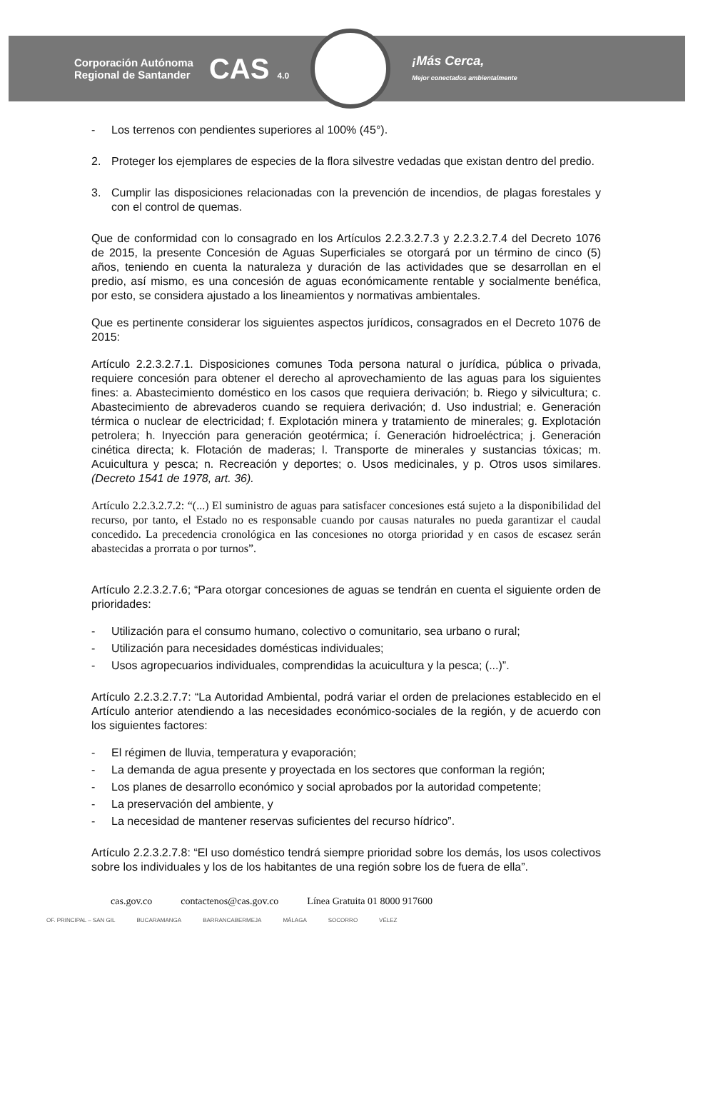Corporación Autónoma
Regional de Santander
CAS 4.0
¡Más Cerca,
Mejor conectados ambientalmente
- Los terrenos con pendientes superiores al 100% (45°).
2. Proteger los ejemplares de especies de la flora silvestre vedadas que existan dentro del predio.
3. Cumplir las disposiciones relacionadas con la prevención de incendios, de plagas forestales y con el control de quemas.
Que de conformidad con lo consagrado en los Artículos 2.2.3.2.7.3 y 2.2.3.2.7.4 del Decreto 1076 de 2015, la presente Concesión de Aguas Superficiales se otorgará por un término de cinco (5) años, teniendo en cuenta la naturaleza y duración de las actividades que se desarrollan en el predio, así mismo, es una concesión de aguas económicamente rentable y socialmente benéfica, por esto, se considera ajustado a los lineamientos y normativas ambientales.
Que es pertinente considerar los siguientes aspectos jurídicos, consagrados en el Decreto 1076 de 2015:
Artículo 2.2.3.2.7.1. Disposiciones comunes Toda persona natural o jurídica, pública o privada, requiere concesión para obtener el derecho al aprovechamiento de las aguas para los siguientes fines: a. Abastecimiento doméstico en los casos que requiera derivación; b. Riego y silvicultura; c. Abastecimiento de abrevaderos cuando se requiera derivación; d. Uso industrial; e. Generación térmica o nuclear de electricidad; f. Explotación minera y tratamiento de minerales; g. Explotación petrolera; h. Inyección para generación geotérmica; í. Generación hidroeléctrica; j. Generación cinética directa; k. Flotación de maderas; l. Transporte de minerales y sustancias tóxicas; m. Acuicultura y pesca; n. Recreación y deportes; o. Usos medicinales, y p. Otros usos similares.(Decreto 1541 de 1978, art. 36).
Artículo 2.2.3.2.7.2: “(...) El suministro de aguas para satisfacer concesiones está sujeto a la disponibilidad del recurso, por tanto, el Estado no es responsable cuando por causas naturales no pueda garantizar el caudal concedido. La precedencia cronológica en las concesiones no otorga prioridad y en casos de escasez serán abastecidas a prorrata o por turnos”.
Artículo 2.2.3.2.7.6; “Para otorgar concesiones de aguas se tendrán en cuenta el siguiente orden de prioridades:
- Utilización para el consumo humano, colectivo o comunitario, sea urbano o rural;
- Utilización para necesidades domésticas individuales;
- Usos agropecuarios individuales, comprendidas la acuicultura y la pesca; (...)”.
Artículo 2.2.3.2.7.7: “La Autoridad Ambiental, podrá variar el orden de prelaciones establecido en el Artículo anterior atendiendo a las necesidades económico-sociales de la región, y de acuerdo con los siguientes factores:
- El régimen de lluvia, temperatura y evaporación;
- La demanda de agua presente y proyectada en los sectores que conforman la región;
- Los planes de desarrollo económico y social aprobados por la autoridad competente;
- La preservación del ambiente, y
- La necesidad de mantener reservas suficientes del recurso hídrico”.
Artículo 2.2.3.2.7.8: “El uso doméstico tendrá siempre prioridad sobre los demás, los usos colectivos sobre los individuales y los de los habitantes de una región sobre los de fuera de ella”.
cas.gov.co contactenos@cas.gov.co Línea Gratuita 01 8000 917600
OF. PRINCIPAL – SAN GIL BUCARAMANGA BARRANCABERMEJA MÁLAGA SOCORRO VÉLEZ